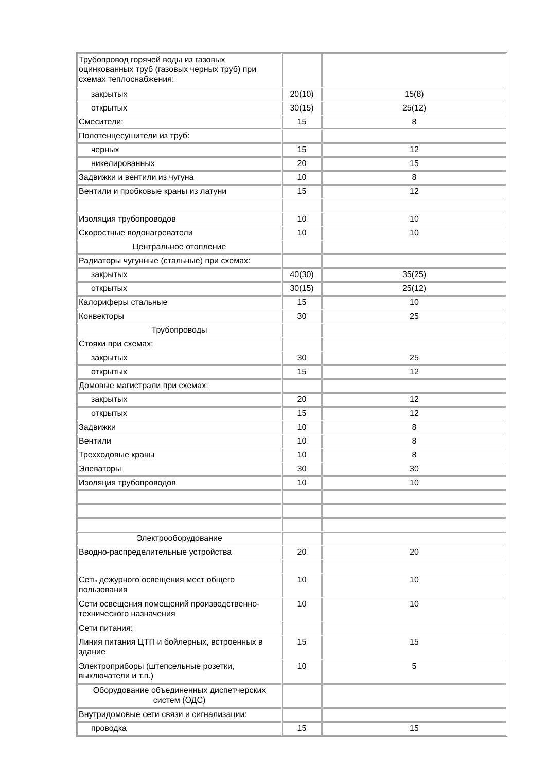| Трубопровод горячей воды из газовых оцинкованных труб (газовых черных труб) при схемах теплоснабжения: | | |
| закрытых | 20(10) | 15(8) |
| открытых | 30(15) | 25(12) |
| Смесители: | 15 | 8 |
| Полотенцесушители из труб: | | |
| черных | 15 | 12 |
| никелированных | 20 | 15 |
| Задвижки и вентили из чугуна | 10 | 8 |
| Вентили и пробковые краны из латуни | 15 | 12 |
| Изоляция трубопроводов | 10 | 10 |
| Скоростные водонагреватели | 10 | 10 |
| Центральное отопление | | |
| Радиаторы чугунные (стальные) при схемах: | | |
| закрытых | 40(30) | 35(25) |
| открытых | 30(15) | 25(12) |
| Калориферы стальные | 15 | 10 |
| Конвекторы | 30 | 25 |
| Трубопроводы | | |
| Стояки при схемах: | | |
| закрытых | 30 | 25 |
| открытых | 15 | 12 |
| Домовые магистрали при схемах: | | |
| закрытых | 20 | 12 |
| открытых | 15 | 12 |
| Задвижки | 10 | 8 |
| Вентили | 10 | 8 |
| Трехходовые краны | 10 | 8 |
| Элеваторы | 30 | 30 |
| Изоляция трубопроводов | 10 | 10 |
| Электрооборудование | | |
| Вводно-распределительные устройства | 20 | 20 |
| Сеть дежурного освещения мест общего пользования | 10 | 10 |
| Сети освещения помещений производственно-технического назначения | 10 | 10 |
| Сети питания: | | |
| Линия питания ЦТП и бойлерных, встроенных в здание | 15 | 15 |
| Электроприборы (штепсельные розетки, выключатели и т.п.) | 10 | 5 |
| Оборудование объединенных диспетчерских систем (ОДС) | | |
| Внутридомовые сети связи и сигнализации: | | |
| проводка | 15 | 15 |